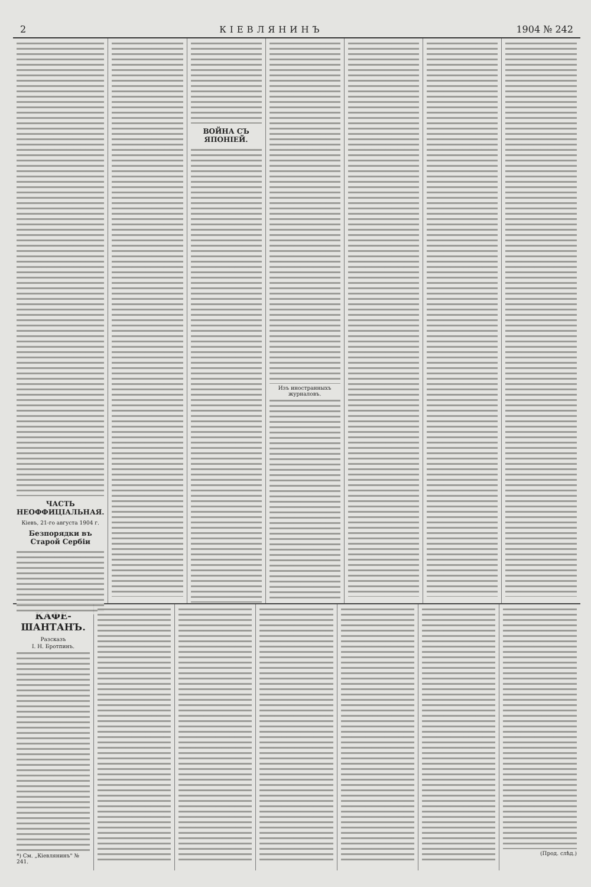2 КІЕВЛЯНИНЪ 1904 № 242
ЧАСТЬ НЕОФФИЦІАЛЬНАЯ.
Кіевъ, 21-го августа 1904 г.
Безпорядки въ Старой Сербіи
ВОЙНА СЪ ЯПОНІЕЙ.
Изъ иностранныхъ журналовъ.
КАФЕ-ШАНТАНЪ.
Разсказъ
І. Н. Бротпинъ.
*) См. „Кіевлянинъ" № 241.
(Прод. слѣд.)